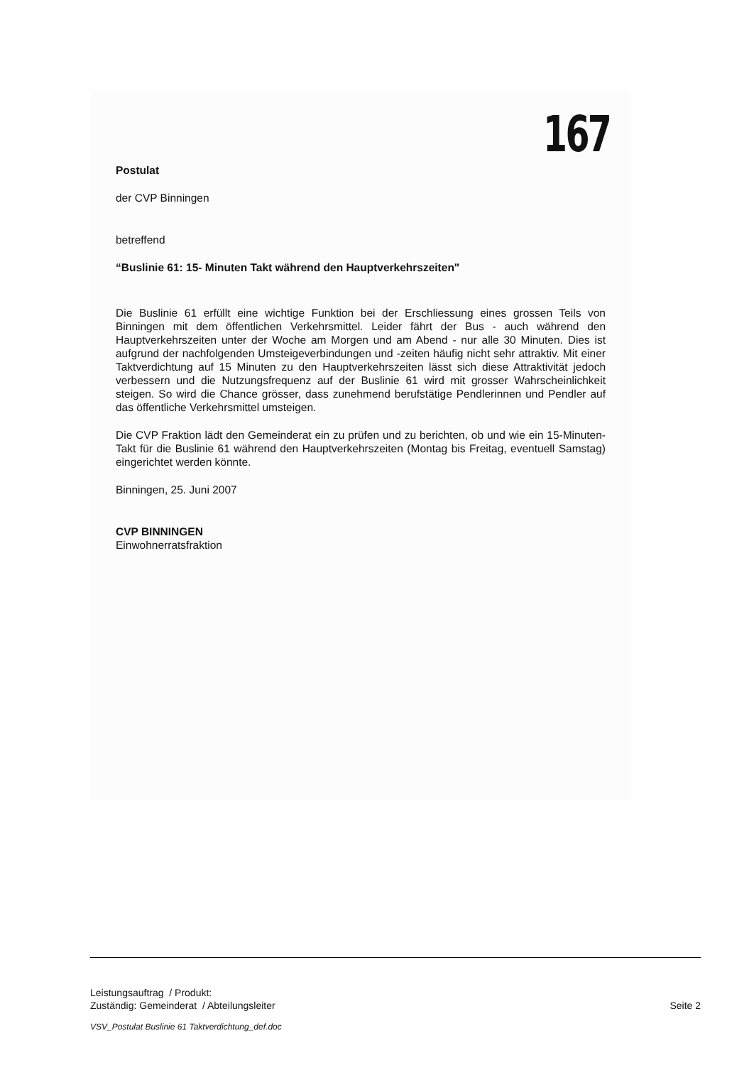167
Postulat
der CVP Binningen
betreffend
“Buslinie 61: 15- Minuten Takt während den Hauptverkehrszeiten"
Die Buslinie 61 erfüllt eine wichtige Funktion bei der Erschliessung eines grossen Teils von Binningen mit dem öffentlichen Verkehrsmittel. Leider fährt der Bus - auch während den Hauptverkehrszeiten unter der Woche am Morgen und am Abend - nur alle 30 Minuten. Dies ist aufgrund der nachfolgenden Umsteigeverbindungen und -zeiten häufig nicht sehr attraktiv. Mit einer Taktverdichtung auf 15 Minuten zu den Hauptverkehrszeiten lässt sich diese Attraktivität jedoch verbessern und die Nutzungsfrequenz auf der Buslinie 61 wird mit grosser Wahrscheinlichkeit steigen. So wird die Chance grösser, dass zunehmend berufstätige Pendlerinnen und Pendler auf das öffentliche Verkehrsmittel umsteigen.
Die CVP Fraktion lädt den Gemeinderat ein zu prüfen und zu berichten, ob und wie ein 15-Minuten-Takt für die Buslinie 61 während den Hauptverkehrszeiten (Montag bis Freitag, eventuell Samstag) eingerichtet werden könnte.
Binningen, 25. Juni 2007
CVP BINNINGEN
Einwohnerratsfraktion
Leistungsauftrag / Produkt:
Zuständig: Gemeinderat / Abteilungsleiter Seite 2
VSV_Postulat Buslinie 61 Taktverdichtung_def.doc